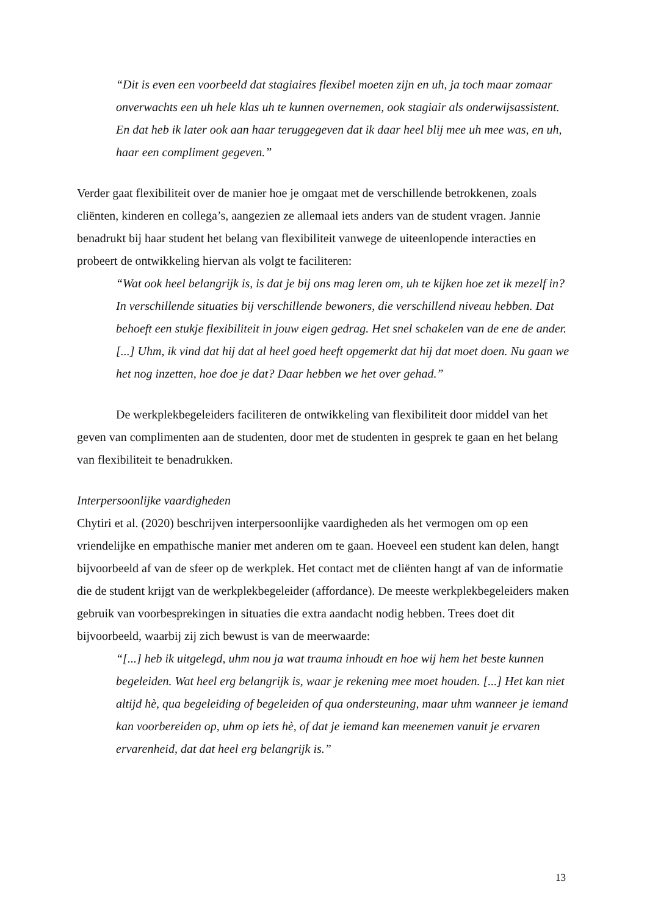“Dit is even een voorbeeld dat stagiaires flexibel moeten zijn en uh, ja toch maar zomaar onverwachts een uh hele klas uh te kunnen overnemen, ook stagiair als onderwijsassistent. En dat heb ik later ook aan haar teruggegeven dat ik daar heel blij mee uh mee was, en uh, haar een compliment gegeven.”
Verder gaat flexibiliteit over de manier hoe je omgaat met de verschillende betrokkenen, zoals cliënten, kinderen en collega’s, aangezien ze allemaal iets anders van de student vragen. Jannie benadrukt bij haar student het belang van flexibiliteit vanwege de uiteenlopende interacties en probeert de ontwikkeling hiervan als volgt te faciliteren:
“Wat ook heel belangrijk is, is dat je bij ons mag leren om, uh te kijken hoe zet ik mezelf in? In verschillende situaties bij verschillende bewoners, die verschillend niveau hebben. Dat behoeft een stukje flexibiliteit in jouw eigen gedrag. Het snel schakelen van de ene de ander. [...] Uhm, ik vind dat hij dat al heel goed heeft opgemerkt dat hij dat moet doen. Nu gaan we het nog inzetten, hoe doe je dat? Daar hebben we het over gehad.”
De werkplekbegeleiders faciliteren de ontwikkeling van flexibiliteit door middel van het geven van complimenten aan de studenten, door met de studenten in gesprek te gaan en het belang van flexibiliteit te benadrukken.
Interpersoonlijke vaardigheden
Chytiri et al. (2020) beschrijven interpersoonlijke vaardigheden als het vermogen om op een vriendelijke en empathische manier met anderen om te gaan. Hoeveel een student kan delen, hangt bijvoorbeeld af van de sfeer op de werkplek. Het contact met de cliënten hangt af van de informatie die de student krijgt van de werkplekbegeleider (affordance). De meeste werkplekbegeleiders maken gebruik van voorbesprekingen in situaties die extra aandacht nodig hebben. Trees doet dit bijvoorbeeld, waarbij zij zich bewust is van de meerwaarde:
“[...] heb ik uitgelegd, uhm nou ja wat trauma inhoudt en hoe wij hem het beste kunnen begeleiden. Wat heel erg belangrijk is, waar je rekening mee moet houden. [...] Het kan niet altijd hè, qua begeleiding of begeleiden of qua ondersteuning, maar uhm wanneer je iemand kan voorbereiden op, uhm op iets hè, of dat je iemand kan meenemen vanuit je ervaren ervarenheid, dat dat heel erg belangrijk is.”
13